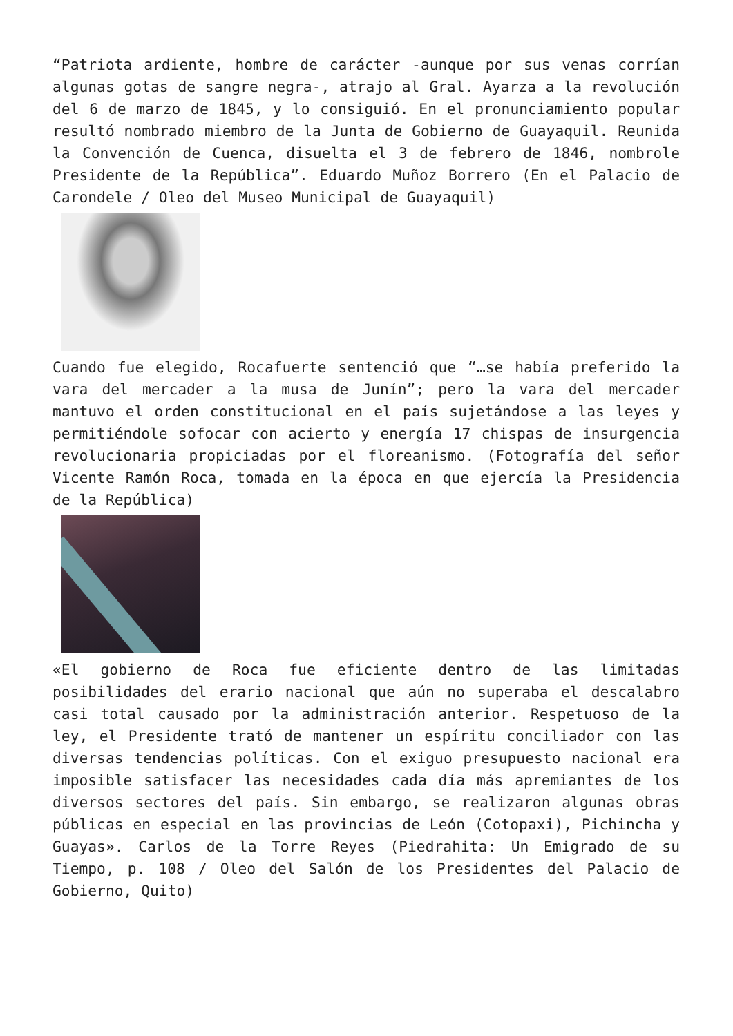“Patriota ardiente, hombre de carácter -aunque por sus venas corrían algunas gotas de sangre negra-, atrajo al Gral. Ayarza a la revolución del 6 de marzo de 1845, y lo consiguió. En el pronunciamiento popular resultó nombrado miembro de la Junta de Gobierno de Guayaquil. Reunida la Convención de Cuenca, disuelta el 3 de febrero de 1846, nombrole Presidente de la República”. Eduardo Muñoz Borrero (En el Palacio de Carondele / Oleo del Museo Municipal de Guayaquil)
Cuando fue elegido, Rocafuerte sentenció que “…se había preferido la vara del mercader a la musa de Junín”; pero la vara del mercader mantuvo el orden constitucional en el país sujetándose a las leyes y permitiéndole sofocar con acierto y energía 17 chispas de insurgencia revolucionaria propiciadas por el floreanismo. (Fotografía del señor Vicente Ramón Roca, tomada en la época en que ejercía la Presidencia de la República)
«El gobierno de Roca fue eficiente dentro de las limitadas posibilidades del erario nacional que aún no superaba el descalabro casi total causado por la administración anterior. Respetuoso de la ley, el Presidente trató de mantener un espíritu conciliador con las diversas tendencias políticas. Con el exiguo presupuesto nacional era imposible satisfacer las necesidades cada día más apremiantes de los diversos sectores del país. Sin embargo, se realizaron algunas obras públicas en especial en las provincias de León (Cotopaxi), Pichincha y Guayas». Carlos de la Torre Reyes (Piedrahita: Un Emigrado de su Tiempo, p. 108 / Oleo del Salón de los Presidentes del Palacio de Gobierno, Quito)